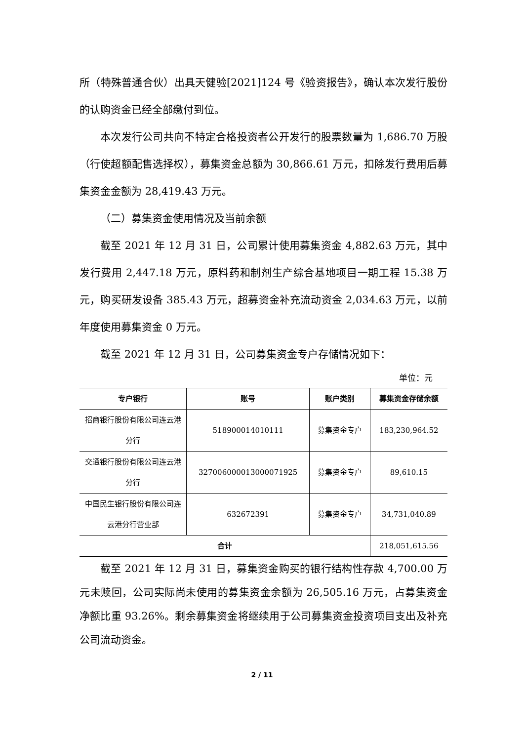所（特殊普通合伙）出具天健验[2021]124 号《验资报告》，确认本次发行股份的认购资金已经全部缴付到位。
本次发行公司共向不特定合格投资者公开发行的股票数量为 1,686.70 万股（行使超额配售选择权），募集资金总额为 30,866.61 万元，扣除发行费用后募集资金金额为 28,419.43 万元。
（二）募集资金使用情况及当前余额
截至 2021 年 12 月 31 日，公司累计使用募集资金 4,882.63 万元，其中发行费用 2,447.18 万元，原料药和制剂生产综合基地项目一期工程 15.38 万元，购买研发设备 385.43 万元，超募资金补充流动资金 2,034.63 万元，以前年度使用募集资金 0 万元。
截至 2021 年 12 月 31 日，公司募集资金专户存储情况如下：
单位：元
| 专户银行 | 账号 | 账户类别 | 募集资金存储余额 |
| --- | --- | --- | --- |
| 招商银行股份有限公司连云港分行 | 518900014010111 | 募集资金专户 | 183,230,964.52 |
| 交通银行股份有限公司连云港分行 | 327006000013000071925 | 募集资金专户 | 89,610.15 |
| 中国民生银行股份有限公司连云港分行营业部 | 632672391 | 募集资金专户 | 34,731,040.89 |
| 合计 | | | 218,051,615.56 |
截至 2021 年 12 月 31 日，募集资金购买的银行结构性存款 4,700.00 万元未赎回，公司实际尚未使用的募集资金余额为 26,505.16 万元，占募集资金净额比重 93.26%。剩余募集资金将继续用于公司募集资金投资项目支出及补充公司流动资金。
2 / 11